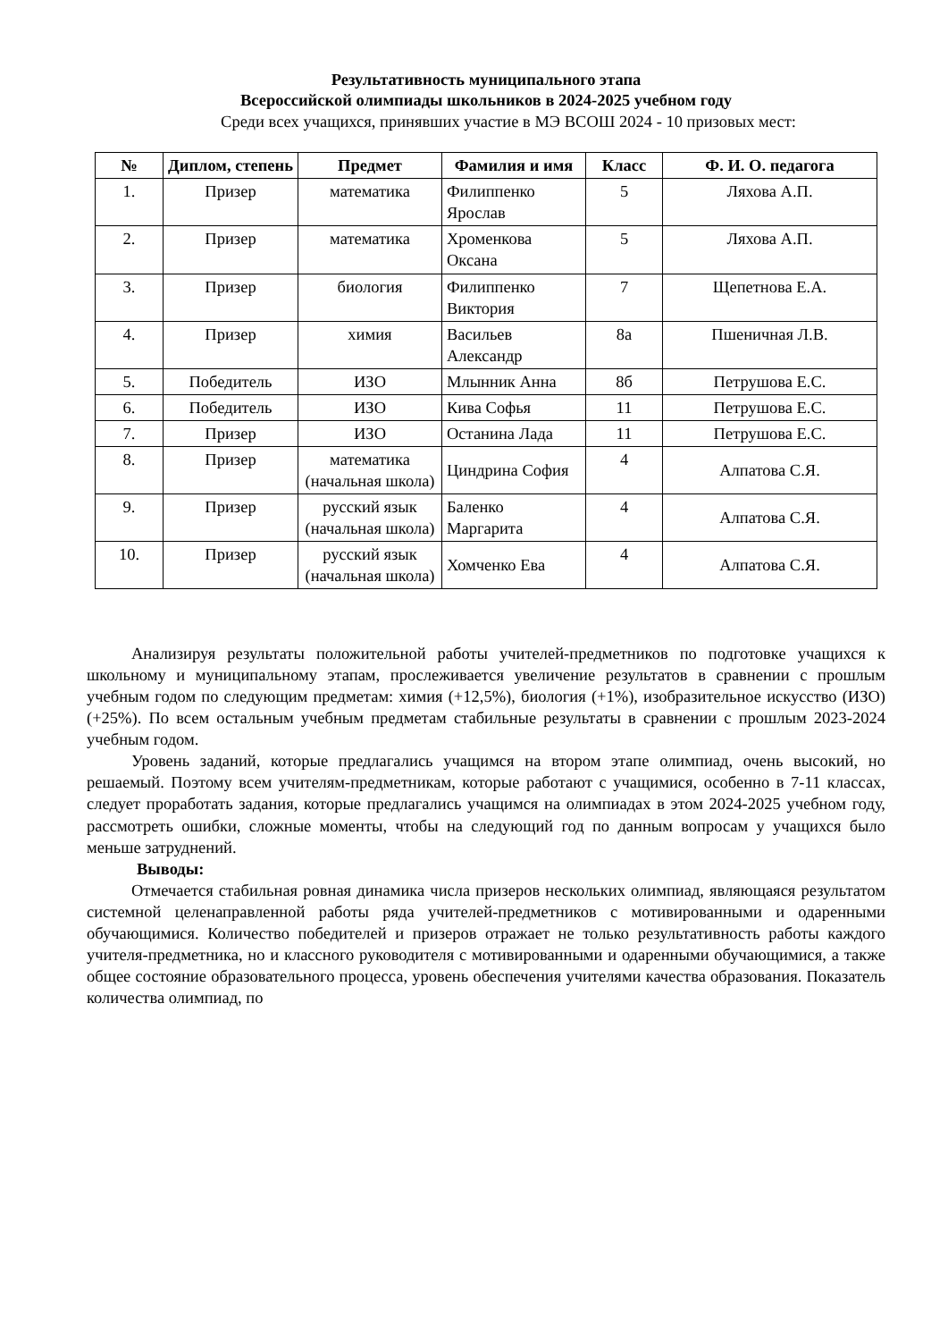Результативность муниципального этапа
Всероссийской олимпиады школьников в 2024-2025 учебном году
Среди всех учащихся, принявших участие в МЭ ВСОШ 2024 - 10 призовых мест:
| № | Диплом, степень | Предмет | Фамилия и имя | Класс | Ф. И. О. педагога |
| --- | --- | --- | --- | --- | --- |
| 1. | Призер | математика | Филиппенко Ярослав | 5 | Ляхова А.П. |
| 2. | Призер | математика | Хроменкова Оксана | 5 | Ляхова А.П. |
| 3. | Призер | биология | Филиппенко Виктория | 7 | Щепетнова Е.А. |
| 4. | Призер | химия | Васильев Александр | 8а | Пшеничная Л.В. |
| 5. | Победитель | ИЗО | Млынник Анна | 8б | Петрушова Е.С. |
| 6. | Победитель | ИЗО | Кива Софья | 11 | Петрушова Е.С. |
| 7. | Призер | ИЗО | Останина Лада | 11 | Петрушова Е.С. |
| 8. | Призер | математика (начальная школа) | Циндрина София | 4 | Алпатова С.Я. |
| 9. | Призер | русский язык (начальная школа) | Баленко Маргарита | 4 | Алпатова С.Я. |
| 10. | Призер | русский язык (начальная школа) | Хомченко Ева | 4 | Алпатова С.Я. |
Анализируя результаты положительной работы учителей-предметников по подготовке учащихся к школьному и муниципальному этапам, прослеживается увеличение результатов в сравнении с прошлым учебным годом по следующим предметам: химия (+12,5%), биология (+1%), изобразительное искусство (ИЗО) (+25%). По всем остальным учебным предметам стабильные результаты в сравнении с прошлым 2023-2024 учебным годом.
Уровень заданий, которые предлагались учащимся на втором этапе олимпиад, очень высокий, но решаемый. Поэтому всем учителям-предметникам, которые работают с учащимися, особенно в 7-11 классах, следует проработать задания, которые предлагались учащимся на олимпиадах в этом 2024-2025 учебном году, рассмотреть ошибки, сложные моменты, чтобы на следующий год по данным вопросам у учащихся было меньше затруднений.
Выводы:
Отмечается стабильная ровная динамика числа призеров нескольких олимпиад, являющаяся результатом системной целенаправленной работы ряда учителей-предметников с мотивированными и одаренными обучающимися. Количество победителей и призеров отражает не только результативность работы каждого учителя-предметника, но и классного руководителя с мотивированными и одаренными обучающимися, а также общее состояние образовательного процесса, уровень обеспечения учителями качества образования. Показатель количества олимпиад, по